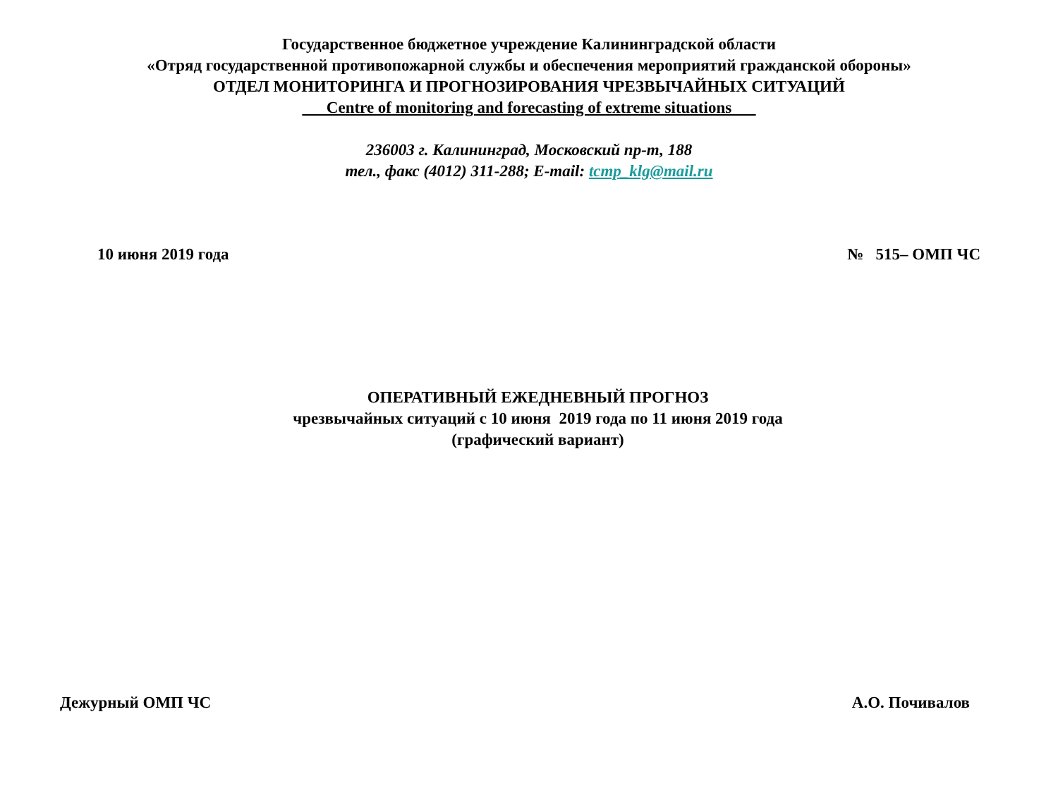Государственное бюджетное учреждение Калининградской области
«Отряд государственной противопожарной службы и обеспечения мероприятий гражданской обороны»
ОТДЕЛ МОНИТОРИНГА И ПРОГНОЗИРОВАНИЯ ЧРЕЗВЫЧАЙНЫХ СИТУАЦИЙ
Centre of monitoring and forecasting of extreme situations
236003 г. Калининград, Московский пр-т, 188
тел., факс (4012) 311-288; E-mail: tcmp_klg@mail.ru
10 июня 2019 года № 515– ОМП ЧС
ОПЕРАТИВНЫЙ ЕЖЕДНЕВНЫЙ ПРОГНОЗ
чрезвычайных ситуаций с 10 июня 2019 года по 11 июня 2019 года
(графический вариант)
Дежурный ОМП ЧС А.О. Почивалов